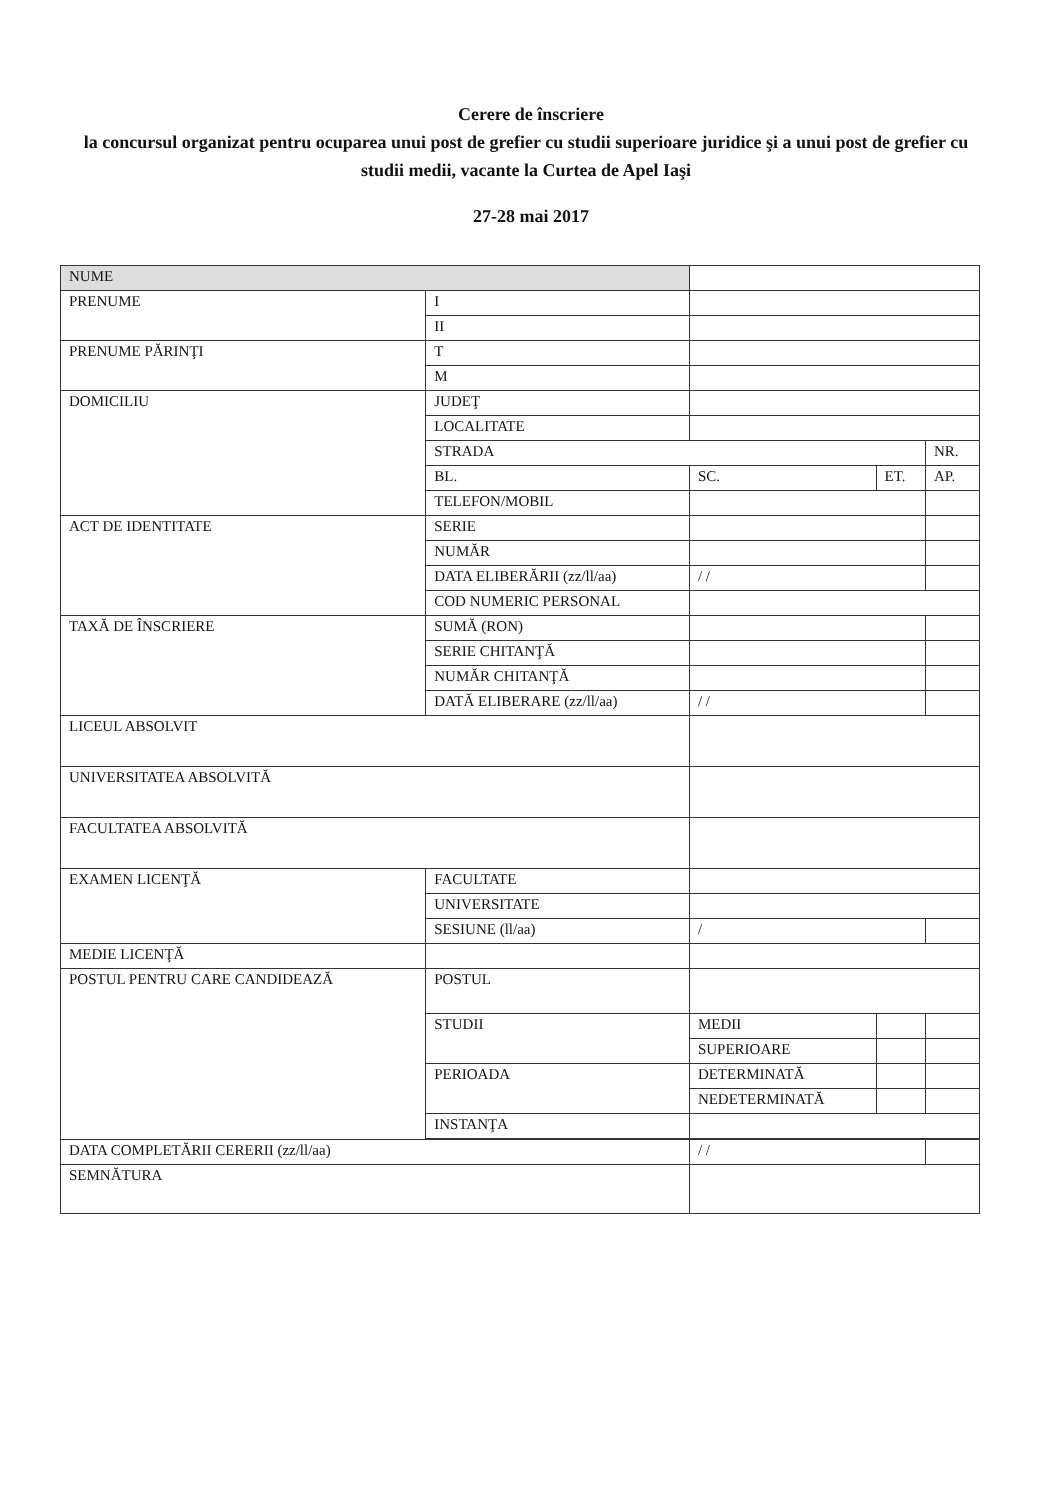Cerere de înscriere
la concursul organizat pentru ocuparea unui post de grefier cu studii superioare juridice şi a unui post de grefier cu studii medii, vacante la Curtea de Apel Iaşi
27-28 mai 2017
| NUME | | | | | |
| PRENUME | | I | | | |
| | | II | | | |
| PRENUME PĂRINŢI | | T | | | |
| | | M | | | |
| DOMICILIU | JUDEŢ | | | | |
| | LOCALITATE | | | | |
| | STRADA | | | | NR. |
| | BL. | | SC. | ET. | AP. |
| | TELEFON/MOBIL | | | | |
| ACT DE IDENTITATE | SERIE | | | | |
| | NUMĂR | | | | |
| | DATA ELIBERĂRII (zz/ll/aa) | | / / | | |
| | COD NUMERIC PERSONAL | | | | |
| TAXĂ DE ÎNSCRIERE | SUMĂ (RON) | | | | |
| | SERIE CHITANŢĂ | | | | |
| | NUMĂR CHITANŢĂ | | | | |
| | DATĂ ELIBERARE (zz/ll/aa) | | / / | | |
| LICEUL ABSOLVIT | | | | | |
| UNIVERSITATEA ABSOLVITĂ | | | | | |
| FACULTATEA ABSOLVITĂ | | | | | |
| EXAMEN LICENŢĂ | FACULTATE | | | | |
| | UNIVERSITATE | | | | |
| | SESIUNE (ll/aa) | | / | | |
| MEDIE LICENŢĂ | | | | | |
| POSTUL PENTRU CARE CANDIDEAZĂ | POSTUL | | | | |
| | STUDII | | MEDII | | |
| | | | SUPERIOARE | | |
| | PERIOADA | | DETERMINATĂ | | |
| | | | NEDETERMINATĂ | | |
| | INSTANŢA | | | | |
| DATA COMPLETĂRII CERERII (zz/ll/aa) | | | / / | | |
| SEMNĂTURA | | | | | |